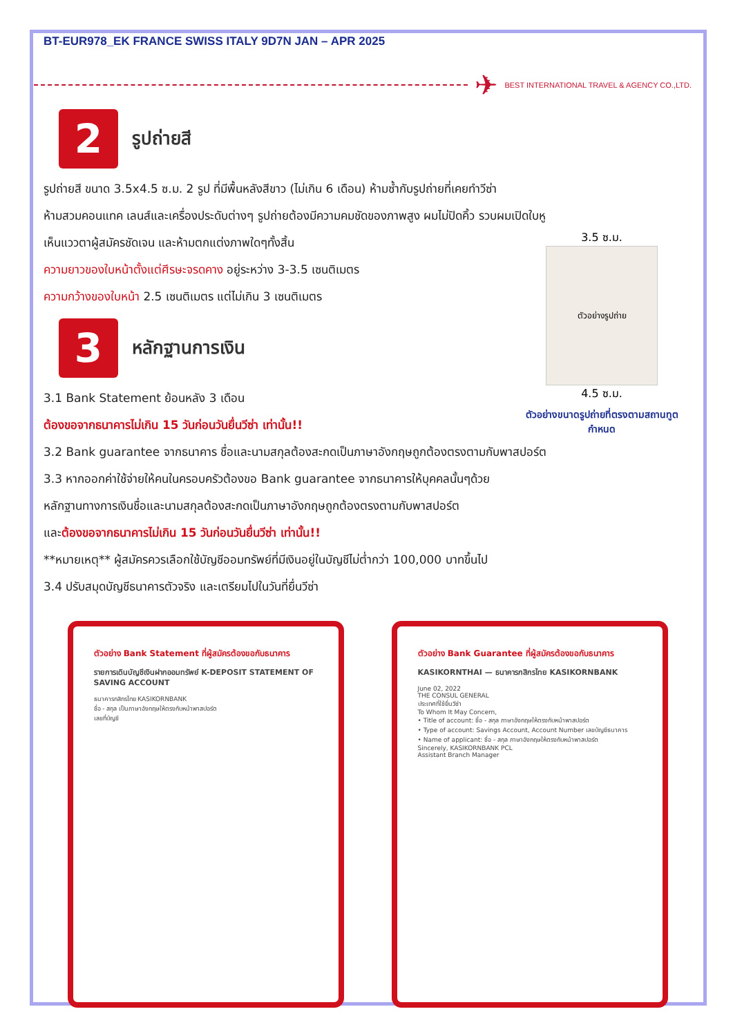BT-EUR978_EK FRANCE SWISS ITALY 9D7N JAN – APR 2025
✈ BEST INTERNATIONAL TRAVEL & AGENCY CO.,LTD.
2
รูปถ่ายสี
รูปถ่ายสี ขนาด 3.5x4.5 ซ.ม. 2 รูป ที่มีพื้นหลังสีขาว (ไม่เกิน 6 เดือน) ห้ามซ้ำกับรูปถ่ายที่เคยทำวีซ่า
ห้ามสวมคอนแทค เลนส์และเครื่องประดับต่างๆ รูปถ่ายต้องมีความคมชัดของภาพสูง ผมไม่ปิดคิ้ว รวบผมเปิดใบหู
3.5 ซ.ม.
ตัวอย่างรูปถ่าย
4.5 ซ.ม.
ตัวอย่างขนาดรูปถ่ายที่ตรงตามสถานทูตกำหนด
เห็นแววตาผู้สมัครชัดเจน และห้ามตกแต่งภาพใดๆทั้งสิ้น
ความยาวของใบหน้าตั้งแต่ศีรษะจรดคาง อยู่ระหว่าง 3-3.5 เซนติเมตร
ความกว้างของใบหน้า 2.5 เซนติเมตร แต่ไม่เกิน 3 เซนติเมตร
3
หลักฐานการเงิน
3.1 Bank Statement ย้อนหลัง 3 เดือน
ต้องขอจากธนาคารไม่เกิน 15 วันก่อนวันยื่นวีซ่า เท่านั้น!!
3.2 Bank guarantee จากธนาคาร ชื่อและนามสกุลต้องสะกดเป็นภาษาอังกฤษถูกต้องตรงตามกับพาสปอร์ต
3.3 หากออกค่าใช้จ่ายให้คนในครอบครัวต้องขอ Bank guarantee จากธนาคารให้บุคคลนั้นๆด้วย
หลักฐานทางการเงินชื่อและนามสกุลต้องสะกดเป็นภาษาอังกฤษถูกต้องตรงตามกับพาสปอร์ต
และต้องขอจากธนาคารไม่เกิน 15 วันก่อนวันยื่นวีซ่า เท่านั้น!!
**หมายเหตุ** ผู้สมัครควรเลือกใช้บัญชีออมทรัพย์ที่มีเงินอยู่ในบัญชีไม่ต่ำกว่า 100,000 บาทขึ้นไป
3.4 ปรับสมุดบัญชีธนาคารตัวจริง และเตรียมไปในวันที่ยื่นวีซ่า
ตัวอย่าง Bank Statement ที่ผู้สมัครต้องขอกับธนาคาร
รายการเดินบัญชีเงินฝากออมทรัพย์ K-DEPOSIT STATEMENT OF SAVING ACCOUNT
ธนาคารกสิกรไทย KASIKORNBANK
ชื่อ - สกุล เป็นภาษาอังกฤษให้ตรงกับหน้าพาสปอร์ต
เลขที่บัญชี
ตัวอย่าง Bank Guarantee ที่ผู้สมัครต้องขอกับธนาคาร
KASIKORNTHAI — ธนาคารกสิกรไทย KASIKORNBANK
June 02, 2022
THE CONSUL GENERAL
ประเทศที่ใช้ยื่นวีซ่า
To Whom It May Concern,
• Title of account: ชื่อ - สกุล ภาษาอังกฤษให้ตรงกับหน้าพาสปอร์ต
• Type of account: Savings Account, Account Number เลขบัญชีธนาคาร
• Name of applicant: ชื่อ - สกุล ภาษาอังกฤษให้ตรงกับหน้าพาสปอร์ต
Sincerely, KASIKORNBANK PCL
Assistant Branch Manager